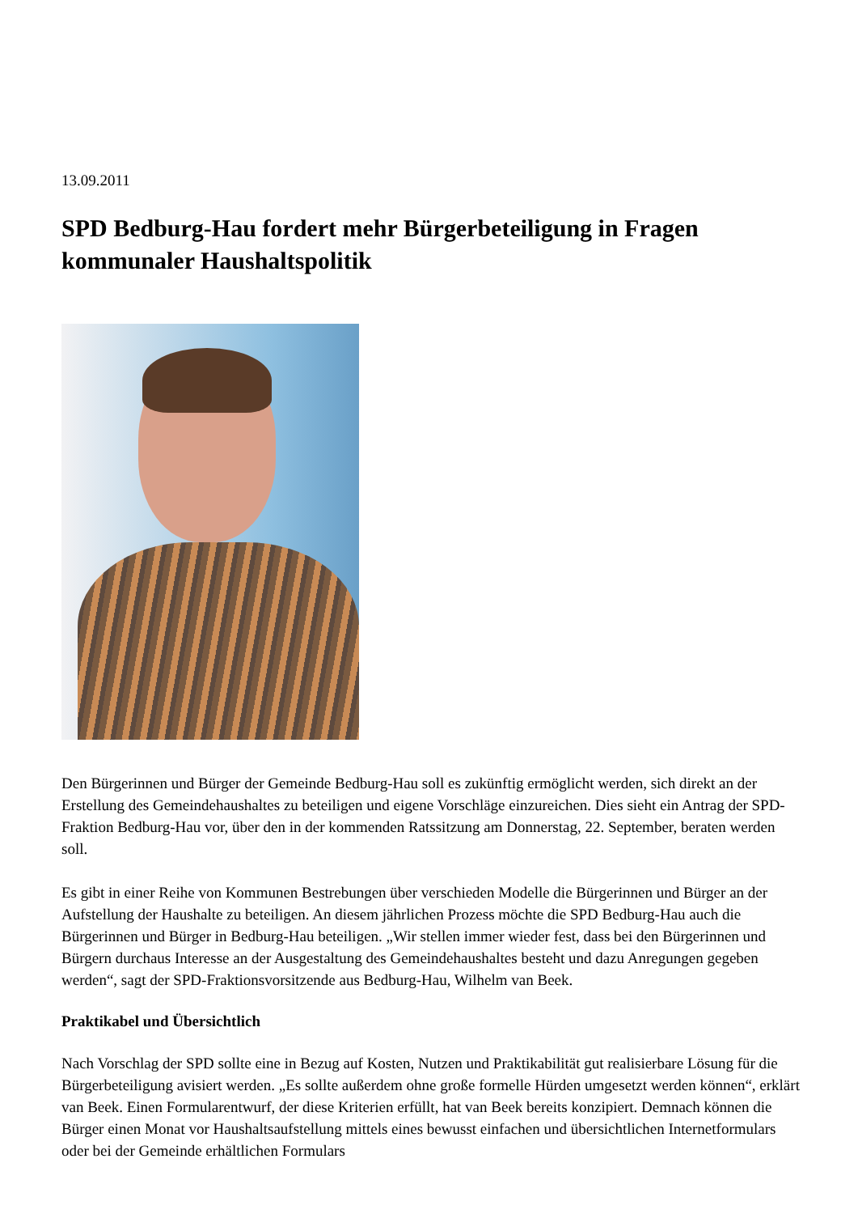13.09.2011
SPD Bedburg-Hau fordert mehr Bürgerbeteiligung in Fragen kommunaler Haushaltspolitik
Den Bürgerinnen und Bürger der Gemeinde Bedburg-Hau soll es zukünftig ermöglicht werden, sich direkt an der Erstellung des Gemeindehaushaltes zu beteiligen und eigene Vorschläge einzureichen. Dies sieht ein Antrag der SPD-Fraktion Bedburg-Hau vor, über den in der kommenden Ratssitzung am Donnerstag, 22. September, beraten werden soll.
Es gibt in einer Reihe von Kommunen Bestrebungen über verschieden Modelle die Bürgerinnen und Bürger an der Aufstellung der Haushalte zu beteiligen. An diesem jährlichen Prozess möchte die SPD Bedburg-Hau auch die Bürgerinnen und Bürger in Bedburg-Hau beteiligen. „Wir stellen immer wieder fest, dass bei den Bürgerinnen und Bürgern durchaus Interesse an der Ausgestaltung des Gemeindehaushaltes besteht und dazu Anregungen gegeben werden“, sagt der SPD-Fraktionsvorsitzende aus Bedburg-Hau, Wilhelm van Beek.
Praktikabel und Übersichtlich
Nach Vorschlag der SPD sollte eine in Bezug auf Kosten, Nutzen und Praktikabilität gut realisierbare Lösung für die Bürgerbeteiligung avisiert werden. „Es sollte außerdem ohne große formelle Hürden umgesetzt werden können“, erklärt van Beek. Einen Formularentwurf, der diese Kriterien erfüllt, hat van Beek bereits konzipiert. Demnach können die Bürger einen Monat vor Haushaltsaufstellung mittels eines bewusst einfachen und übersichtlichen Internetformulars oder bei der Gemeinde erhältlichen Formulars